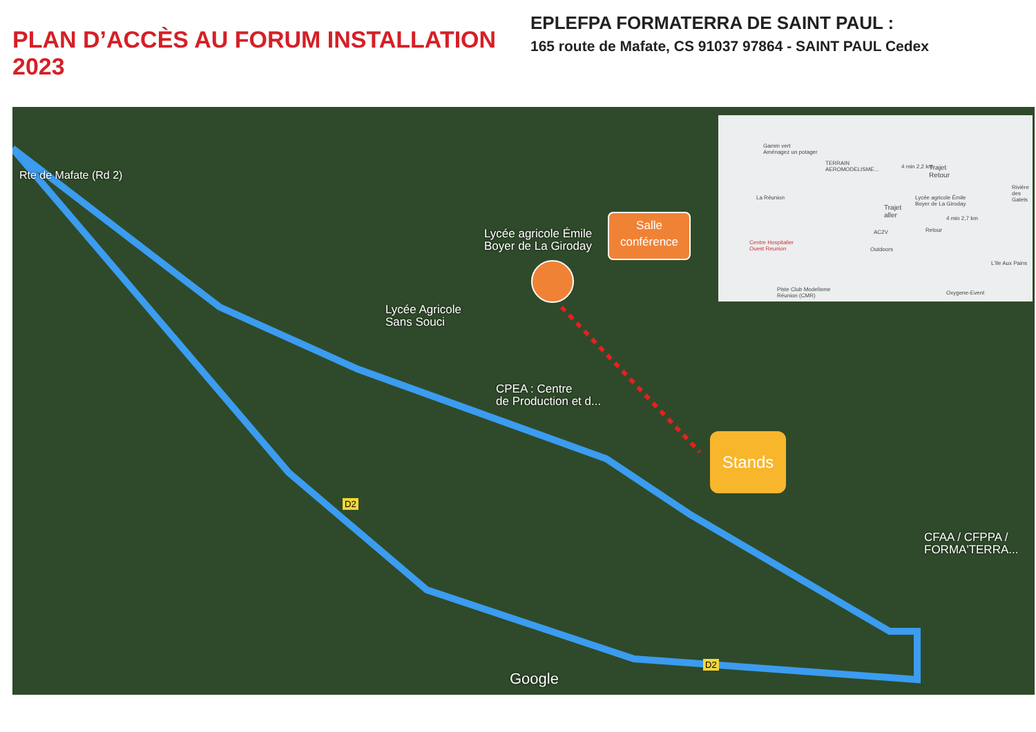PLAN D’ACCÈS AU FORUM INSTALLATION 2023
EPLEFPA FORMATERRA DE SAINT PAUL :
165 route de Mafate, CS 91037 97864 - SAINT PAUL Cedex
Rte de Mafate (Rd 2)
Lycée Agricole
Sans Souci
Lycée agricole Émile
Boyer de La Giroday
Salle
conférence
CPEA : Centre
de Production et d...
Stands
D2
D2
CFAA / CFPPA /
FORMA'TERRA...
Google
Gamm vert
Aménagez un potager
TERRAIN
AEROMODELISME...
4 min 2,2 km
Trajet
Retour
La Réunion
Lycée agricole Émile
Boyer de La Giroday
Rivière des Galets
Trajet
aller
4 min 2,7 km
Retour
Centre Hospitalier
Ouest Reunion
AC2V
Outdoors
L'Ile Aux Pains
Piste Club Modelisme
Réunion (CMR)
Oxygene-Event